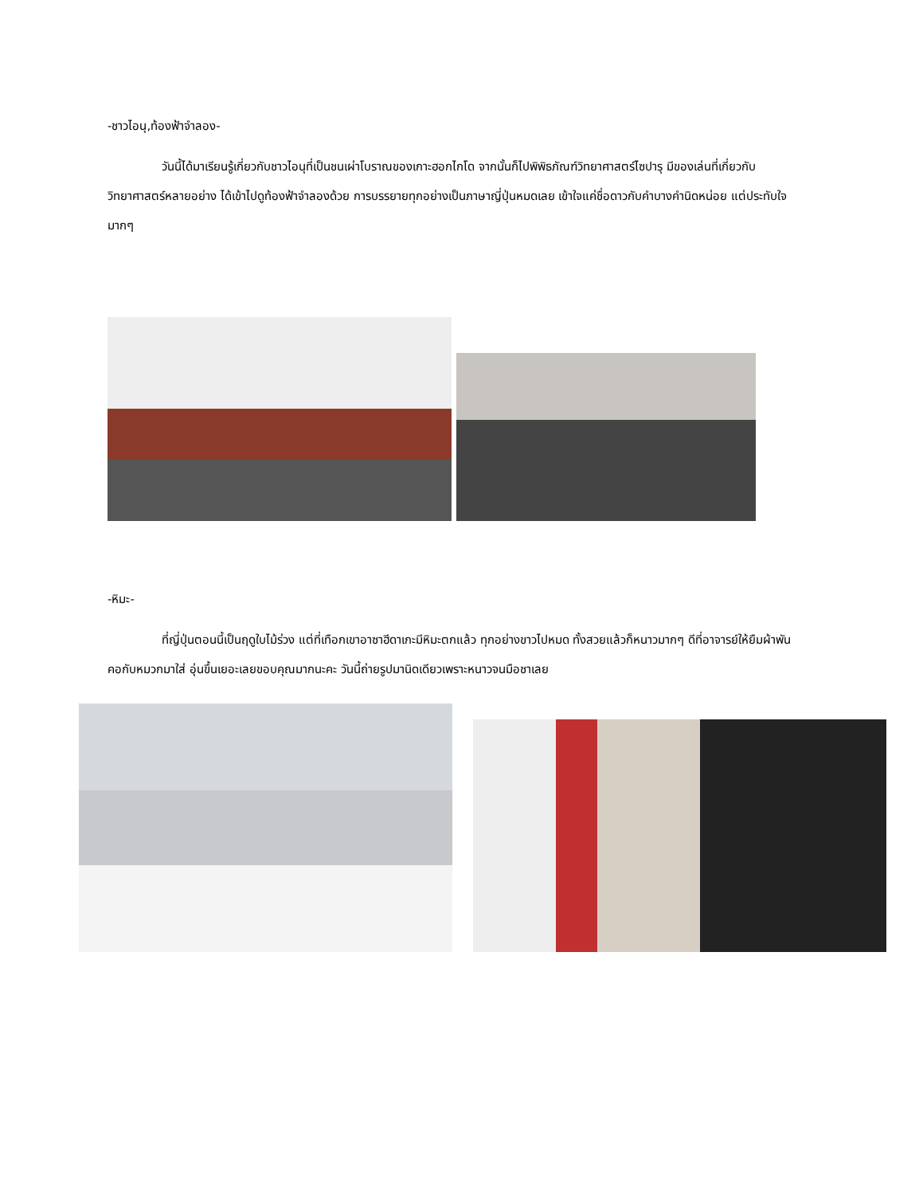-ชาวไอนุ,ท้องฟ้าจำลอง-
วันนี้ได้มาเรียนรู้เกี่ยวกับชาวไอนุที่เป็นชนเผ่าโบราณของเกาะฮอกไกโด จากนั้นก็ไปพิพิธภัณฑ์วิทยาศาสตร์ไซปารุ มีของเล่นที่เกี่ยวกับวิทยาศาสตร์หลายอย่าง ได้เข้าไปดูท้องฟ้าจำลองด้วย การบรรยายทุกอย่างเป็นภาษาญี่ปุ่นหมดเลย เข้าใจแค่ชื่อดาวกับคำบางคำนิดหน่อย แต่ประทับใจมากๆ
-หิมะ-
ที่ญี่ปุ่นตอนนี้เป็นฤดูใบไม้ร่วง แต่ที่เทือกเขาอาซาฮีดาเกะมีหิมะตกแล้ว ทุกอย่างขาวไปหมด ทั้งสวยแล้วก็หนาวมากๆ ดีที่อาจารย์ให้ยืมผ้าพันคอกับหมวกมาใส่ อุ่นขึ้นเยอะเลยขอบคุณมากนะคะ วันนี้ถ่ายรูปมานิดเดียวเพราะหนาวจนมือชาเลย